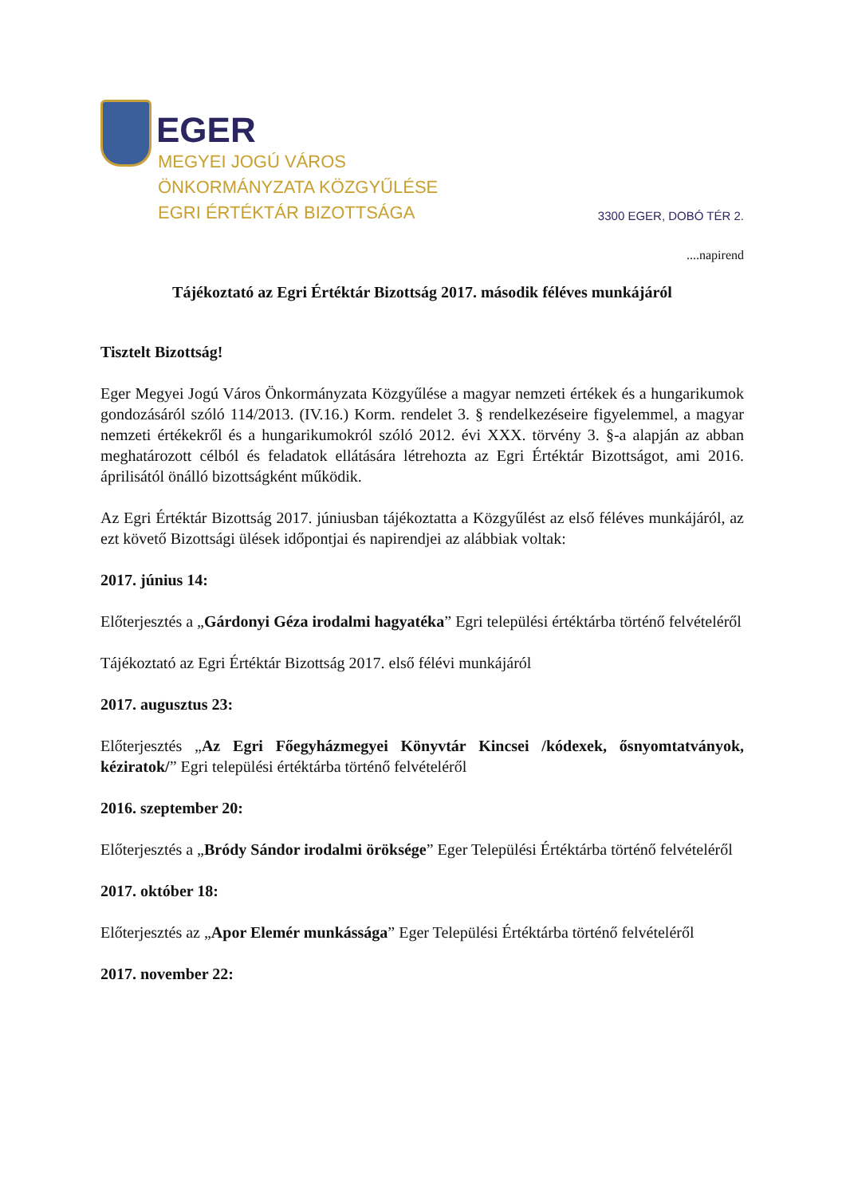EGER
MEGYEI JOGÚ VÁROS
ÖNKORMÁNYZATA KÖZGYŰLÉSE
EGRI ÉRTÉKTÁR BIZOTTSÁGA
3300 EGER, DOBÓ TÉR 2.
....napirend
Tájékoztató az Egri Értéktár Bizottság 2017. második féléves munkájáról
Tisztelt Bizottság!
Eger Megyei Jogú Város Önkormányzata Közgyűlése a magyar nemzeti értékek és a hungarikumok gondozásáról szóló 114/2013. (IV.16.) Korm. rendelet 3. § rendelkezéseire figyelemmel, a magyar nemzeti értékekről és a hungarikumokról szóló 2012. évi XXX. törvény 3. §-a alapján az abban meghatározott célból és feladatok ellátására létrehozta az Egri Értéktár Bizottságot, ami 2016. áprilisától önálló bizottságként működik.
Az Egri Értéktár Bizottság 2017. júniusban tájékoztatta a Közgyűlést az első féléves munkájáról, az ezt követő Bizottsági ülések időpontjai és napirendjei az alábbiak voltak:
2017. június 14:
Előterjesztés a „Gárdonyi Géza irodalmi hagyatéka” Egri települési értéktárba történő felvételéről
Tájékoztató az Egri Értéktár Bizottság 2017. első félévi munkájáról
2017. augusztus 23:
Előterjesztés „Az Egri Főegyházmegyei Könyvtár Kincsei /kódexek, ősnyomtatványok, kéziratok/” Egri települési értéktárba történő felvételéről
2016. szeptember 20:
Előterjesztés a „Bródy Sándor irodalmi öröksége” Eger Települési Értéktárba történő felvételéről
2017. október 18:
Előterjesztés az „Apor Elemér munkássága” Eger Települési Értéktárba történő felvételéről
2017. november 22: